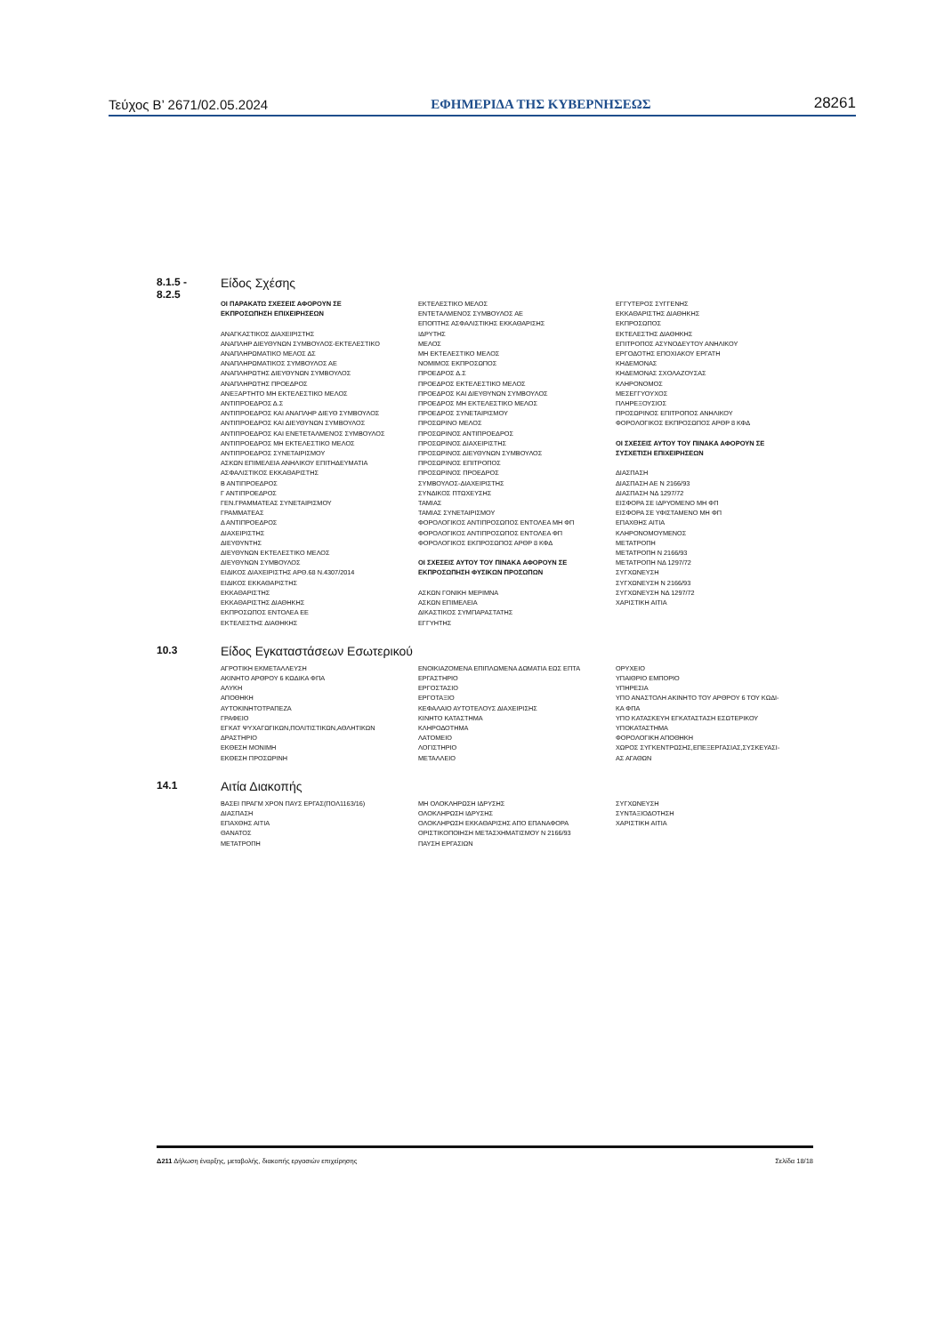Τεύχος Β’ 2671/02.05.2024 ΕΦΗΜΕΡΙΔΑ ΤΗΣ ΚΥΒΕΡΝΗΣΕΩΣ 28261
8.1.5 -
8.2.5
Είδος Σχέσης
ΟΙ ΠΑΡΑΚΑΤΩ ΣΧΕΣΕΙΣ ΑΦΟΡΟΥΝ ΣΕ
ΕΚΠΡΟΣΩΠΗΣΗ ΕΠΙΧΕΙΡΗΣΕΩΝ
ΑΝΑΓΚΑΣΤΙΚΟΣ ΔΙΑΧΕΙΡΙΣΤΗΣ
ΑΝΑΠΛΗΡ ΔΙΕΥΘΥΝΩΝ ΣΥΜΒΟΥΛΟΣ-ΕΚΤΕΛΕΣΤΙΚΟ
ΑΝΑΠΛΗΡΩΜΑΤΙΚΟ ΜΕΛΟΣ ΔΣ
ΑΝΑΠΛΗΡΩΜΑΤΙΚΟΣ ΣΥΜΒΟΥΛΟΣ ΑΕ
ΑΝΑΠΛΗΡΩΤΗΣ ΔΙΕΥΘΥΝΩΝ ΣΥΜΒΟΥΛΟΣ
ΑΝΑΠΛΗΡΩΤΗΣ ΠΡΟΕΔΡΟΣ
ΑΝΕΞΑΡΤΗΤΟ ΜΗ ΕΚΤΕΛΕΣΤΙΚΟ ΜΕΛΟΣ
ΑΝΤΙΠΡΟΕΔΡΟΣ Δ.Σ
ΑΝΤΙΠΡΟΕΔΡΟΣ ΚΑΙ ΑΝΑΠΛΗΡ ΔΙΕΥΘ ΣΥΜΒΟΥΛΟΣ
ΑΝΤΙΠΡΟΕΔΡΟΣ ΚΑΙ ΔΙΕΥΘΥΝΩΝ ΣΥΜΒΟΥΛΟΣ
ΑΝΤΙΠΡΟΕΔΡΟΣ ΚΑΙ ΕΝΕΤΕΤΑΛΜΕΝΟΣ ΣΥΜΒΟΥΛΟΣ
ΑΝΤΙΠΡΟΕΔΡΟΣ ΜΗ ΕΚΤΕΛΕΣΤΙΚΟ ΜΕΛΟΣ
ΑΝΤΙΠΡΟΕΔΡΟΣ ΣΥΝΕΤΑΙΡΙΣΜΟΥ
ΑΣΚΩΝ ΕΠΙΜΕΛΕΙΑ ΑΝΗΛΙΚΟΥ ΕΠΙΤΗΔΕΥΜΑΤΙΑ
ΑΣΦΑΛΙΣΤΙΚΟΣ ΕΚΚΑΘΑΡΙΣΤΗΣ
Β ΑΝΤΙΠΡΟΕΔΡΟΣ
Γ ΑΝΤΙΠΡΟΕΔΡΟΣ
ΓΕΝ.ΓΡΑΜΜΑΤΕΑΣ ΣΥΝΕΤΑΙΡΙΣΜΟΥ
ΓΡΑΜΜΑΤΕΑΣ
Δ ΑΝΤΙΠΡΟΕΔΡΟΣ
ΔΙΑΧΕΙΡΙΣΤΗΣ
ΔΙΕΥΘΥΝΤΗΣ
ΔΙΕΥΘΥΝΩΝ ΕΚΤΕΛΕΣΤΙΚΟ ΜΕΛΟΣ
ΔΙΕΥΘΥΝΩΝ ΣΥΜΒΟΥΛΟΣ
ΕΙΔΙΚΟΣ ΔΙΑΧΕΙΡΙΣΤΗΣ ΑΡΘ.68 Ν.4307/2014
ΕΙΔΙΚΟΣ ΕΚΚΑΘΑΡΙΣΤΗΣ
ΕΚΚΑΘΑΡΙΣΤΗΣ
ΕΚΚΑΘΑΡΙΣΤΗΣ ΔΙΑΘΗΚΗΣ
ΕΚΠΡΟΣΩΠΟΣ ΕΝΤΟΛΕΑ ΕΕ
ΕΚΤΕΛΕΣΤΗΣ ΔΙΑΘΗΚΗΣ
ΕΚΤΕΛΕΣΤΙΚΟ ΜΕΛΟΣ
ΕΝΤΕΤΑΛΜΕΝΟΣ ΣΥΜΒΟΥΛΟΣ ΑΕ
ΕΠΟΠΤΗΣ ΑΣΦΑΛΙΣΤΙΚΗΣ ΕΚΚΑΘΑΡΙΣΗΣ
ΙΔΡΥΤΗΣ
ΜΕΛΟΣ
ΜΗ ΕΚΤΕΛΕΣΤΙΚΟ ΜΕΛΟΣ
ΝΟΜΙΜΟΣ ΕΚΠΡΟΣΩΠΟΣ
ΠΡΟΕΔΡΟΣ Δ.Σ
ΠΡΟΕΔΡΟΣ ΕΚΤΕΛΕΣΤΙΚΟ ΜΕΛΟΣ
ΠΡΟΕΔΡΟΣ ΚΑΙ ΔΙΕΥΘΥΝΩΝ ΣΥΜΒΟΥΛΟΣ
ΠΡΟΕΔΡΟΣ ΜΗ ΕΚΤΕΛΕΣΤΙΚΟ ΜΕΛΟΣ
ΠΡΟΕΔΡΟΣ ΣΥΝΕΤΑΙΡΙΣΜΟΥ
ΠΡΟΣΩΡΙΝΟ ΜΕΛΟΣ
ΠΡΟΣΩΡΙΝΟΣ ΑΝΤΙΠΡΟΕΔΡΟΣ
ΠΡΟΣΩΡΙΝΟΣ ΔΙΑΧΕΙΡΙΣΤΗΣ
ΠΡΟΣΩΡΙΝΟΣ ΔΙΕΥΘΥΝΩΝ ΣΥΜΒΟΥΛΟΣ
ΠΡΟΣΩΡΙΝΟΣ ΕΠΙΤΡΟΠΟΣ
ΠΡΟΣΩΡΙΝΟΣ ΠΡΟΕΔΡΟΣ
ΣΥΜΒΟΥΛΟΣ-ΔΙΑΧΕΙΡΙΣΤΗΣ
ΣΥΝΔΙΚΟΣ ΠΤΩΧΕΥΣΗΣ
ΤΑΜΙΑΣ
ΤΑΜΙΑΣ ΣΥΝΕΤΑΙΡΙΣΜΟΥ
ΦΟΡΟΛΟΓΙΚΟΣ ΑΝΤΙΠΡΟΣΩΠΟΣ ΕΝΤΟΛΕΑ ΜΗ ΦΠ
ΦΟΡΟΛΟΓΙΚΟΣ ΑΝΤΙΠΡΟΣΩΠΟΣ ΕΝΤΟΛΕΑ ΦΠ
ΦΟΡΟΛΟΓΙΚΟΣ ΕΚΠΡΟΣΩΠΟΣ ΑΡΘΡ 8 ΚΦΔ
ΟΙ ΣΧΕΣΕΙΣ ΑΥΤΟΥ ΤΟΥ ΠΙΝΑΚΑ ΑΦΟΡΟΥΝ ΣΕ
ΕΚΠΡΟΣΩΠΗΣΗ ΦΥΣΙΚΩΝ ΠΡΟΣΩΠΩΝ
ΑΣΚΩΝ ΓΟΝΙΚΗ ΜΕΡΙΜΝΑ
ΑΣΚΩΝ ΕΠΙΜΕΛΕΙΑ
ΔΙΚΑΣΤΙΚΟΣ ΣΥΜΠΑΡΑΣΤΑΤΗΣ
ΕΓΓΥΗΤΗΣ
ΕΓΓΥΤΕΡΟΣ ΣΥΓΓΕΝΗΣ
ΕΚΚΑΘΑΡΙΣΤΗΣ ΔΙΑΘΗΚΗΣ
ΕΚΠΡΟΣΩΠΟΣ
ΕΚΤΕΛΕΣΤΗΣ ΔΙΑΘΗΚΗΣ
ΕΠΙΤΡΟΠΟΣ ΑΣΥΝΟΔΕΥΤΟΥ ΑΝΗΛΙΚΟΥ
ΕΡΓΟΔΟΤΗΣ ΕΠΟΧΙΑΚΟΥ ΕΡΓΑΤΗ
ΚΗΔΕΜΟΝΑΣ
ΚΗΔΕΜΟΝΑΣ ΣΧΟΛΑΖΟΥΣΑΣ
ΚΛΗΡΟΝΟΜΟΣ
ΜΕΣΕΓΓΥΟΥΧΟΣ
ΠΛΗΡΕΞΟΥΣΙΟΣ
ΠΡΟΣΩΡΙΝΟΣ ΕΠΙΤΡΟΠΟΣ ΑΝΗΛΙΚΟΥ
ΦΟΡΟΛΟΓΙΚΟΣ ΕΚΠΡΟΣΩΠΟΣ ΑΡΘΡ 8 ΚΦΔ
ΟΙ ΣΧΕΣΕΙΣ ΑΥΤΟΥ ΤΟΥ ΠΙΝΑΚΑ ΑΦΟΡΟΥΝ ΣΕ
ΣΥΣΧΕΤΙΣΗ ΕΠΙΧΕΙΡΗΣΕΩΝ
ΔΙΑΣΠΑΣΗ
ΔΙΑΣΠΑΣΗ ΑΕ Ν 2166/93
ΔΙΑΣΠΑΣΗ ΝΔ 1297/72
ΕΙΣΦΟΡΑ ΣΕ ΙΔΡΥΟΜΕΝΟ ΜΗ ΦΠ
ΕΙΣΦΟΡΑ ΣΕ ΥΦΙΣΤΑΜΕΝΟ ΜΗ ΦΠ
ΕΠΑΧΘΗΣ ΑΙΤΙΑ
ΚΛΗΡΟΝΟΜΟΥΜΕΝΟΣ
ΜΕΤΑΤΡΟΠΗ
ΜΕΤΑΤΡΟΠΗ Ν 2166/93
ΜΕΤΑΤΡΟΠΗ ΝΔ 1297/72
ΣΥΓΧΩΝΕΥΣΗ
ΣΥΓΧΩΝΕΥΣΗ Ν 2166/93
ΣΥΓΧΩΝΕΥΣΗ ΝΔ 1297/72
ΧΑΡΙΣΤΙΚΗ ΑΙΤΙΑ
10.3
Είδος Εγκαταστάσεων Εσωτερικού
ΑΓΡΟΤΙΚΗ ΕΚΜΕΤΑΛΛΕΥΣΗ
ΑΚΙΝΗΤΟ ΑΡΘΡΟΥ 6 ΚΩΔΙΚΑ ΦΠΑ
ΑΛΥΚΗ
ΑΠΟΘΗΚΗ
ΑΥΤΟΚΙΝΗΤΟΤΡΑΠΕΖΑ
ΓΡΑΦΕΙΟ
ΕΓΚΑΤ ΨΥΧΑΓΩΓΙΚΩΝ,ΠΟΛΙΤΙΣΤΙΚΩΝ,ΑΘΛΗΤΙΚΩΝ
ΔΡΑΣΤΗΡΙΟ
ΕΚΘΕΣΗ ΜΟΝΙΜΗ
ΕΚΘΕΣΗ ΠΡΟΣΩΡΙΝΗ
ΕΝΟΙΚΙΑΖΟΜΕΝΑ ΕΠΙΠΛΩΜΕΝΑ ΔΩΜΑΤΙΑ ΕΩΣ ΕΠΤΑ
ΕΡΓΑΣΤΗΡΙΟ
ΕΡΓΟΣΤΑΣΙΟ
ΕΡΓΟΤΑΞΙΟ
ΚΕΦΑΛΑΙΟ ΑΥΤΟΤΕΛΟΥΣ ΔΙΑΧΕΙΡΙΣΗΣ
ΚΙΝΗΤΟ ΚΑΤΑΣΤΗΜΑ
ΚΛΗΡΟΔΟΤΗΜΑ
ΛΑΤΟΜΕΙΟ
ΛΟΓΙΣΤΗΡΙΟ
ΜΕΤΑΛΛΕΙΟ
ΟΡΥΧΕΙΟ
ΥΠΑΙΘΡΙΟ ΕΜΠΟΡΙΟ
ΥΠΗΡΕΣΙΑ
ΥΠΟ ΑΝΑΣΤΟΛΗ ΑΚΙΝΗΤΟ ΤΟΥ ΑΡΘΡΟΥ 6 ΤΟΥ ΚΩΔΙ-
ΚΑ ΦΠΑ
ΥΠΟ ΚΑΤΑΣΚΕΥΗ ΕΓΚΑΤΑΣΤΑΣΗ ΕΣΩΤΕΡΙΚΟΥ
ΥΠΟΚΑΤΑΣΤΗΜΑ
ΦΟΡΟΛΟΓΙΚΗ ΑΠΟΘΗΚΗ
ΧΩΡΟΣ ΣΥΓΚΕΝΤΡΩΣΗΣ,ΕΠΕΞΕΡΓΑΣΙΑΣ,ΣΥΣΚΕΥΑΣΙ-
ΑΣ ΑΓΑΘΩΝ
14.1
Αιτία Διακοπής
ΒΑΣΕΙ ΠΡΑΓΜ ΧΡΟΝ ΠΑΥΣ ΕΡΓΑΣ(ΠΟΛ1163/16)
ΔΙΑΣΠΑΣΗ
ΕΠΑΧΘΗΣ ΑΙΤΙΑ
ΘΑΝΑΤΟΣ
ΜΕΤΑΤΡΟΠΗ
ΜΗ ΟΛΟΚΛΗΡΩΣΗ ΙΔΡΥΣΗΣ
ΟΛΟΚΛΗΡΩΣΗ ΙΔΡΥΣΗΣ
ΟΛΟΚΛΗΡΩΣΗ ΕΚΚΑΘΑΡΙΣΗΣ ΑΠΟ ΕΠΑΝΑΦΟΡΑ
ΟΡΙΣΤΙΚΟΠΟΙΗΣΗ ΜΕΤΑΣΧΗΜΑΤΙΣΜΟΥ Ν 2166/93
ΠΑΥΣΗ ΕΡΓΑΣΙΩΝ
ΣΥΓΧΩΝΕΥΣΗ
ΣΥΝΤΑΞΙΟΔΟΤΗΣΗ
ΧΑΡΙΣΤΙΚΗ ΑΙΤΙΑ
Δ211 Δήλωση έναρξης, μεταβολής, διακοπής εργασιών επιχείρησης Σελίδα 18/18